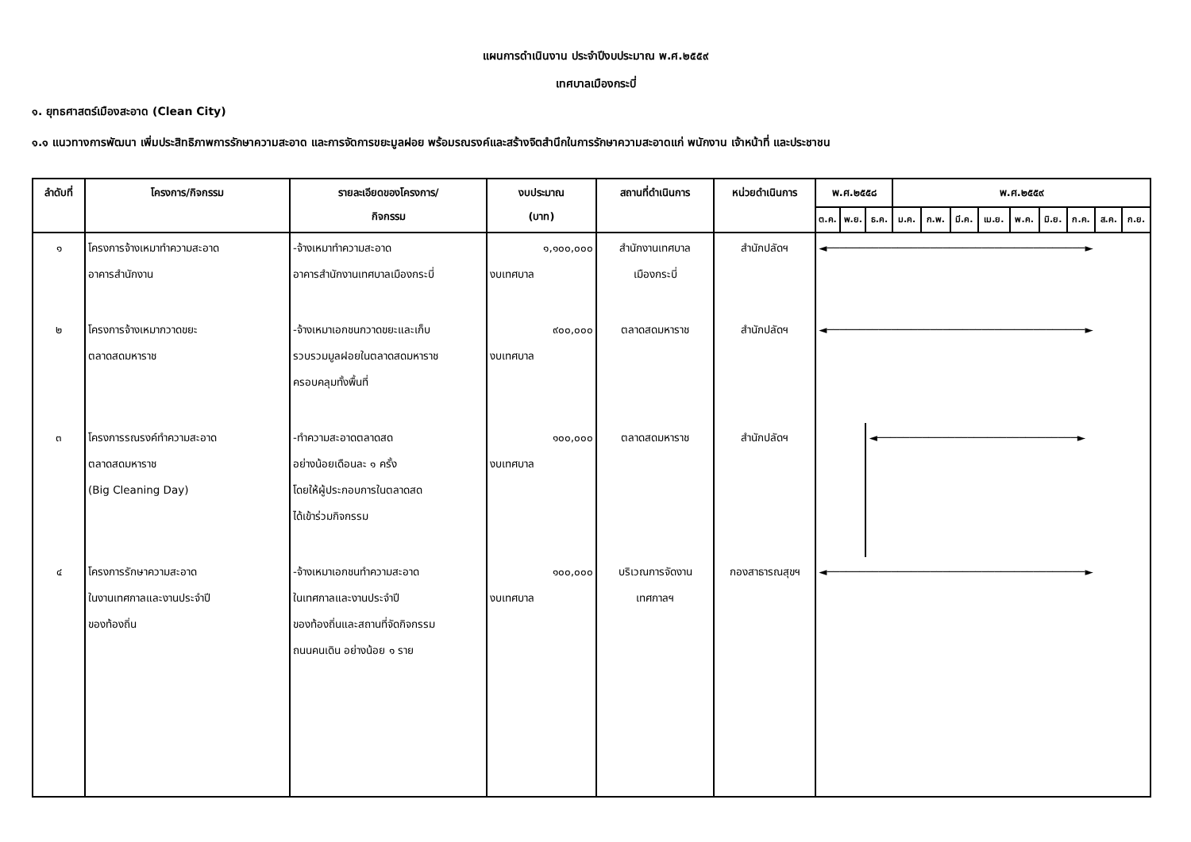แผนการดำเนินงาน ประจำปีงบประมาณ พ.ศ.๒๕๕๙
เทศบาลเมืองกระบี่
๑. ยุทธศาสตร์เมืองสะอาด (Clean City)
๑.๑ แนวทางการพัฒนา เพิ่มประสิทธิภาพการรักษาความสะอาด และการจัดการขยะมูลฝอย พร้อมรณรงค์และสร้างจิตสำนึกในการรักษาความสะอาดแก่ พนักงาน เจ้าหน้าที่ และประชาชน
| ลำดับที่ | โครงการ/กิจกรรม | รายละเอียดของโครงการ/ กิจกรรม | งบประมาณ (บาท) | สถานที่ดำเนินการ | หน่วยดำเนินการ | พ.ศ.๒๕๕๘ | | | พ.ศ.๒๕๕๙ | | | | | | | | |
| --- | --- | --- | --- | --- | --- | --- | --- | --- | --- | --- | --- | --- | --- | --- | --- | --- | --- |
| | | | | | | ต.ค. | พ.ย. | ธ.ค. | ม.ค. | ก.พ. | มี.ค. | เม.ย. | พ.ค. | มิ.ย. | ก.ค. | ส.ค. | ก.ย. |
| ๑ | โครงการจ้างเหมาทำความสะอาด อาคารสำนักงาน | -จ้างเหมาทำความสะอาด อาคารสำนักงานเทศบาลเมืองกระบี่ | ๑,๑๐๐,๐๐๐ งบเทศบาล | สำนักงานเทศบาล เมืองกระบี่ | สำนักปลัดฯ | ◄────────────────────────────────────────► | | | | | | | | | | | |
| ๒ | โครงการจ้างเหมากวาดขยะ ตลาดสดมหาราช | -จ้างเหมาเอกชนกวาดขยะและเก็บ รวบรวมมูลฝอยในตลาดสดมหาราช ครอบคลุมทั้งพื้นที่ | ๙๐๐,๐๐๐ งบเทศบาล | ตลาดสดมหาราช | สำนักปลัดฯ | ◄────────────────────────────────────────► | | | | | | | | | | | |
| ๓ | โครงการรณรงค์ทำความสะอาด ตลาดสดมหาราช (Big Cleaning Day) | -ทำความสะอาดตลาดสด อย่างน้อยเดือนละ ๑ ครั้ง โดยให้ผู้ประกอบการในตลาดสด ได้เข้าร่วมกิจกรรม | ๑๐๐,๐๐๐ งบเทศบาล | ตลาดสดมหาราช | สำนักปลัดฯ | | | ◄───────────────────────────────► | | | | | | | | | |
| ๔ | โครงการรักษาความสะอาด ในงานเทศกาลและงานประจำปี ของท้องถิ่น | -จ้างเหมาเอกชนทำความสะอาด ในเทศกาลและงานประจำปี ของท้องถิ่นและสถานที่จัดกิจกรรม ถนนคนเดิน อย่างน้อย ๑ ราย | ๑๐๐,๐๐๐ งบเทศบาล | บริเวณการจัดงาน เทศกาลฯ | กองสาธารณสุขฯ | ◄────────────────────────────────────────► | | | | | | | | | | | |